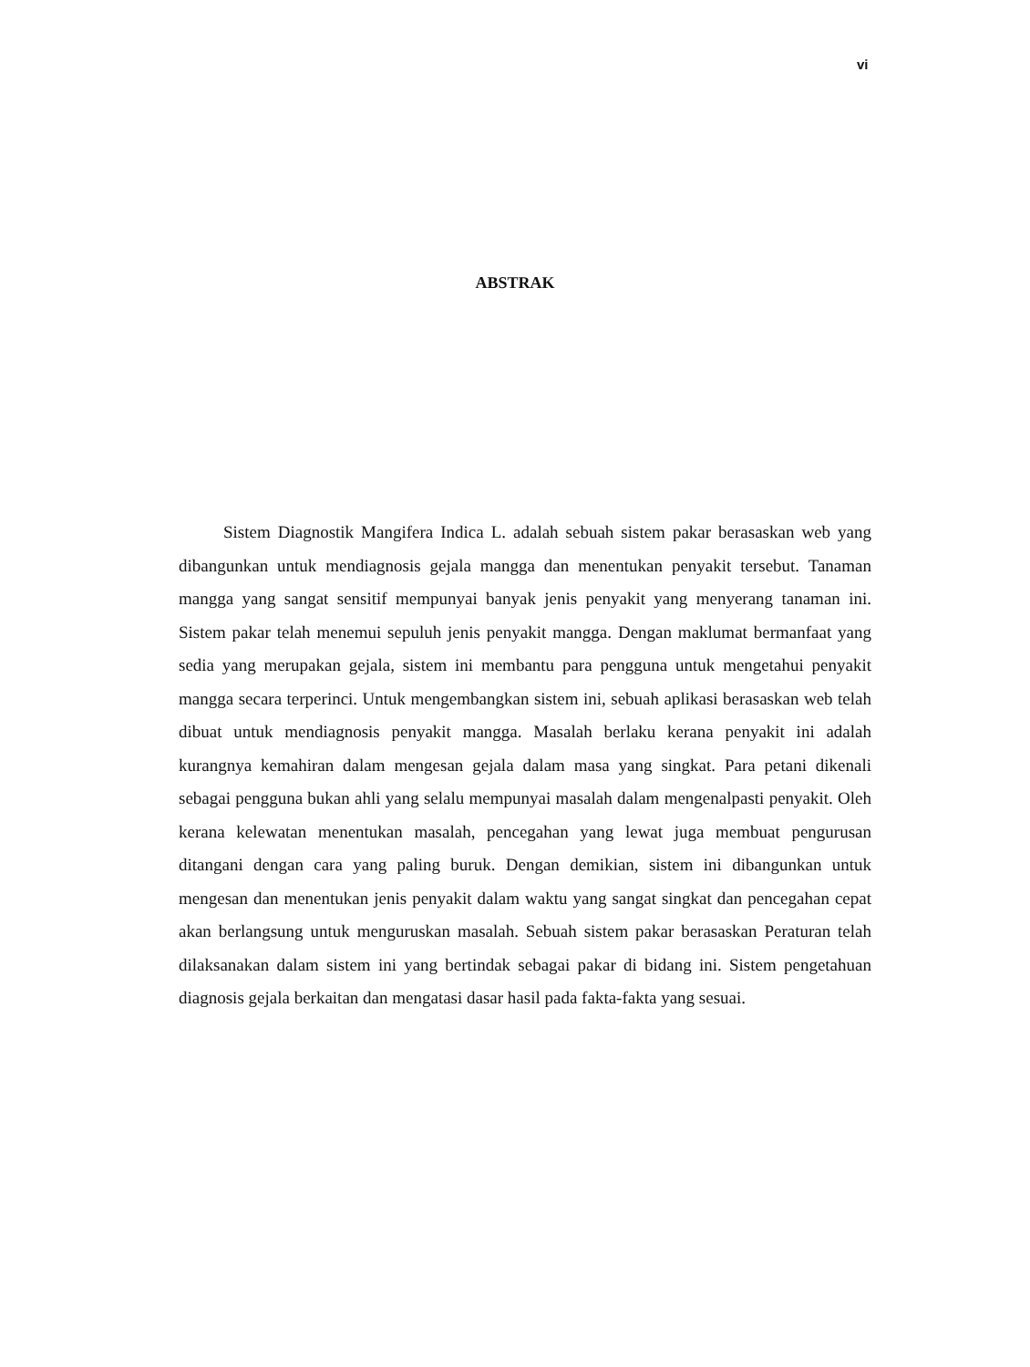vi
ABSTRAK
Sistem Diagnostik Mangifera Indica L. adalah sebuah sistem pakar berasaskan web yang dibangunkan untuk mendiagnosis gejala mangga dan menentukan penyakit tersebut. Tanaman mangga yang sangat sensitif mempunyai banyak jenis penyakit yang menyerang tanaman ini. Sistem pakar telah menemui sepuluh jenis penyakit mangga. Dengan maklumat bermanfaat yang sedia yang merupakan gejala, sistem ini membantu para pengguna untuk mengetahui penyakit mangga secara terperinci. Untuk mengembangkan sistem ini, sebuah aplikasi berasaskan web telah dibuat untuk mendiagnosis penyakit mangga. Masalah berlaku kerana penyakit ini adalah kurangnya kemahiran dalam mengesan gejala dalam masa yang singkat. Para petani dikenali sebagai pengguna bukan ahli yang selalu mempunyai masalah dalam mengenalpasti penyakit. Oleh kerana kelewatan menentukan masalah, pencegahan yang lewat juga membuat pengurusan ditangani dengan cara yang paling buruk. Dengan demikian, sistem ini dibangunkan untuk mengesan dan menentukan jenis penyakit dalam waktu yang sangat singkat dan pencegahan cepat akan berlangsung untuk menguruskan masalah. Sebuah sistem pakar berasaskan Peraturan telah dilaksanakan dalam sistem ini yang bertindak sebagai pakar di bidang ini. Sistem pengetahuan diagnosis gejala berkaitan dan mengatasi dasar hasil pada fakta-fakta yang sesuai.